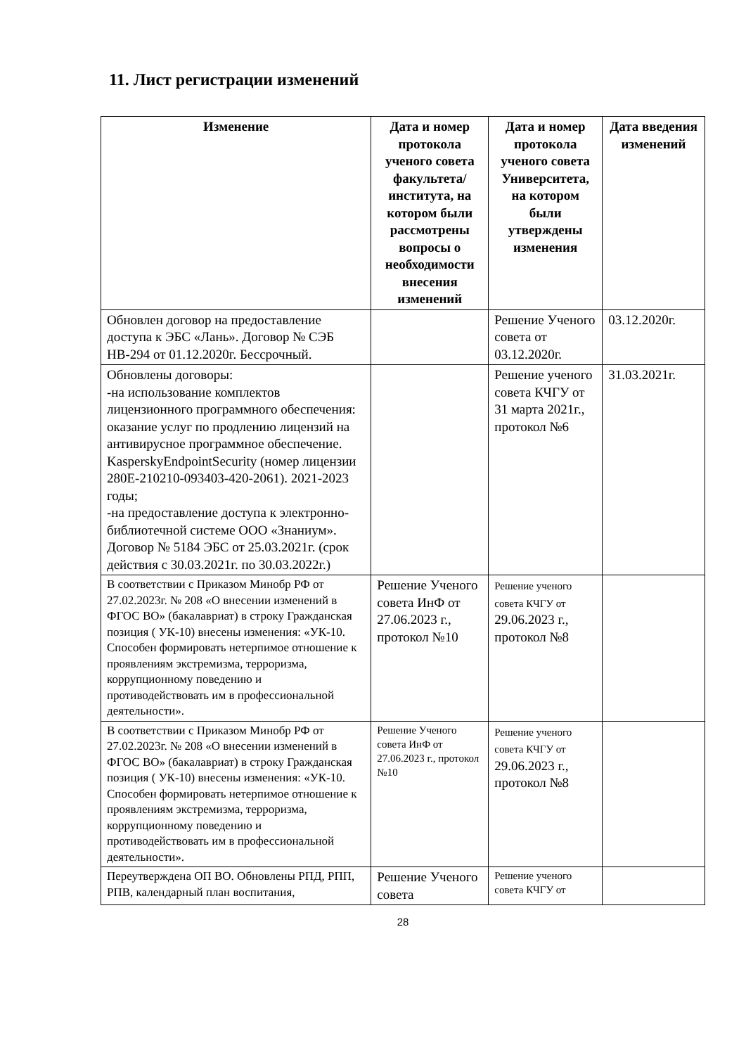11. Лист регистрации изменений
| Изменение | Дата и номер протокола ученого совета факультета/ института, на котором были рассмотрены вопросы о необходимости внесения изменений | Дата и номер протокола ученого совета Университета, на котором были утверждены изменения | Дата введения изменений |
| --- | --- | --- | --- |
| Обновлен договор на предоставление доступа к ЭБС «Лань». Договор № СЭБ НВ-294 от 01.12.2020г. Бессрочный. | | Решение Ученого совета от 03.12.2020г. | 03.12.2020г. |
| Обновлены договоры: -на использование комплектов лицензионного программного обеспечения: оказание услуг по продлению лицензий на антивирусное программное обеспечение. KasperskyEndpointSecurity (номер лицензии 280E-210210-093403-420-2061). 2021-2023 годы; -на предоставление доступа к электронно-библиотечной системе ООО «Знаниум». Договор № 5184 ЭБС от 25.03.2021г. (срок действия с 30.03.2021г. по 30.03.2022г.) | | Решение ученого совета КЧГУ от 31 марта 2021г., протокол №6 | 31.03.2021г. |
| В соответствии с Приказом Минобр РФ от 27.02.2023г. № 208 «О внесении изменений в ФГОС ВО» (бакалавриат) в строку Гражданская позиция ( УК-10) внесены изменения: «УК-10. Способен формировать нетерпимое отношение к проявлениям экстремизма, терроризма, коррупционному поведению и противодействовать им в профессиональной деятельности». | Решение Ученого совета ИнФ от 27.06.2023 г., протокол №10 | Решение ученого совета КЧГУ от 29.06.2023 г., протокол №8 | |
| В соответствии с Приказом Минобр РФ от 27.02.2023г. № 208 «О внесении изменений в ФГОС ВО» (бакалавриат) в строку Гражданская позиция ( УК-10) внесены изменения: «УК-10. Способен формировать нетерпимое отношение к проявлениям экстремизма, терроризма, коррупционному поведению и противодействовать им в профессиональной деятельности». | Решение Ученого совета ИнФ от 27.06.2023 г., протокол №10 | Решение ученого совета КЧГУ от 29.06.2023 г., протокол №8 | |
| Переутверждена ОП ВО. Обновлены РПД, РПП, РПВ, календарный план воспитания, | Решение Ученого совета | Решение ученого совета КЧГУ от | |
28